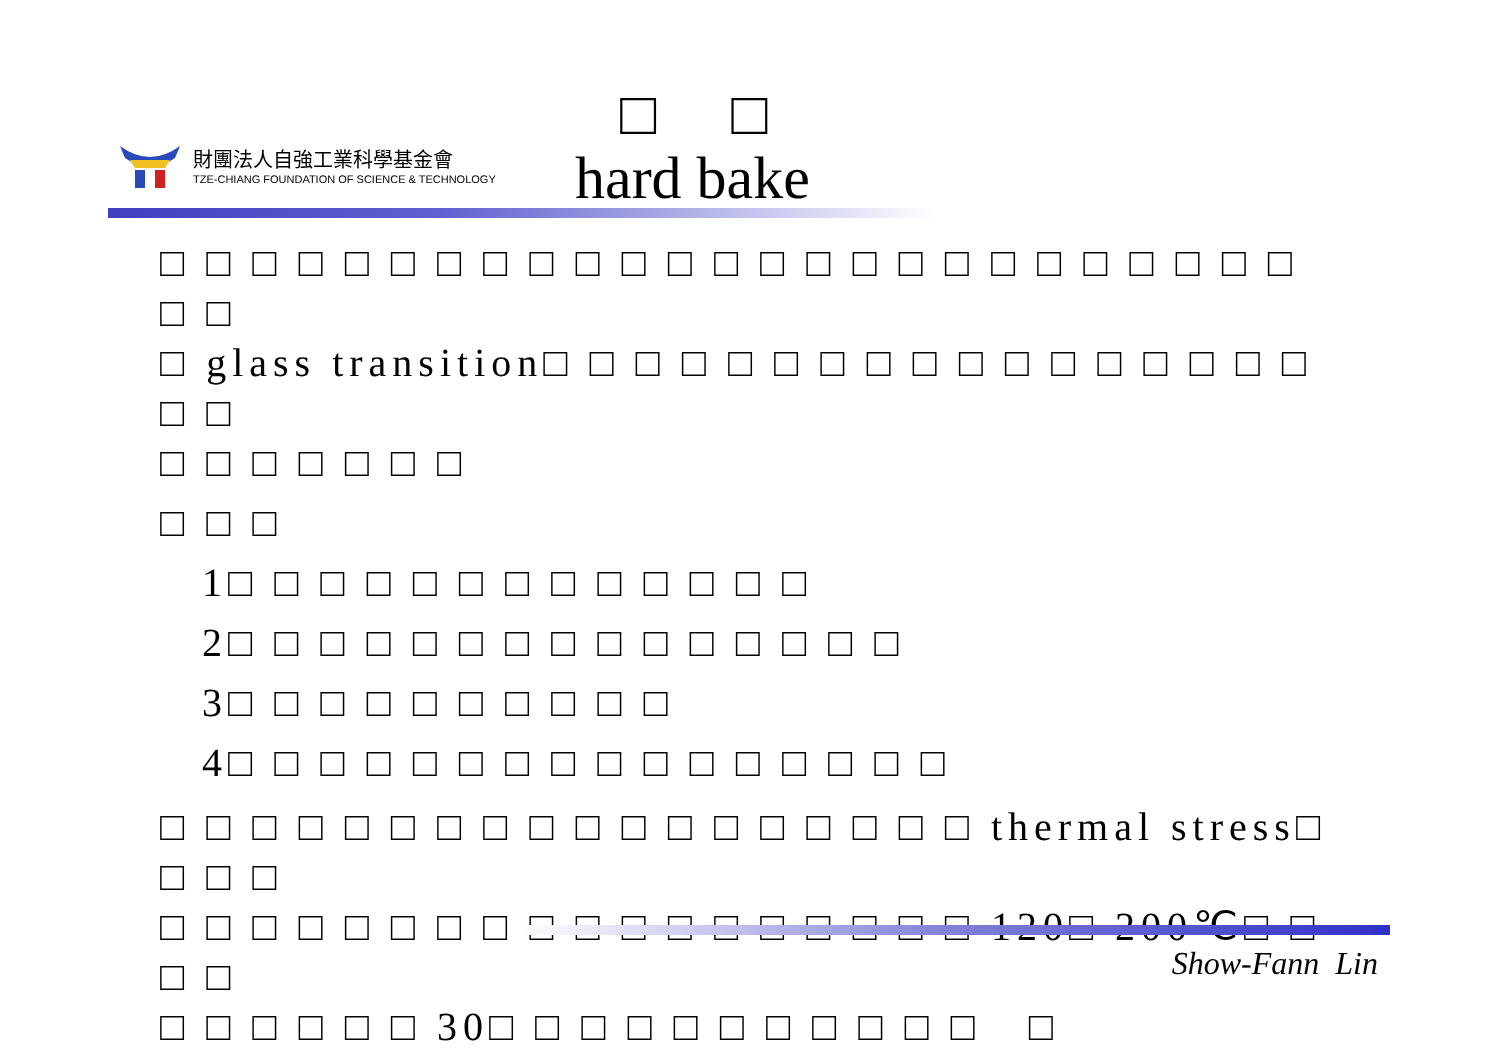財團法人自強工業科學基金會
TZE-CHIANG FOUNDATION OF SCIENCE & TECHNOLOGY
□ □
hard bake
□ □ □ □ □ □ □ □ □ □ □ □ □ □ □ □ □ □ □ □ □ □ □ □ □ □ □
□ glass transition□ □ □ □ □ □ □ □ □ □ □ □ □ □ □ □ □ □ □
□ □ □ □ □ □ □
□ □ □
1□ □ □ □ □ □ □ □ □ □ □ □ □
2□ □ □ □ □ □ □ □ □ □ □ □ □ □ □
3□ □ □ □ □ □ □ □ □ □
4□ □ □ □ □ □ □ □ □ □ □ □ □ □ □ □
□ □ □ □ □ □ □ □ □ □ □ □ □ □ □ □ □ □ thermal stress□ □ □ □
□ □ □ □ □ □ □ □ □ □ □ □ □ □ □ □ □ □ 120□ 200℃□ □ □ □
□ □ □ □ □ □ 30□ □ □ □ □ □ □ □ □ □ □ □
Show-Fann Lin